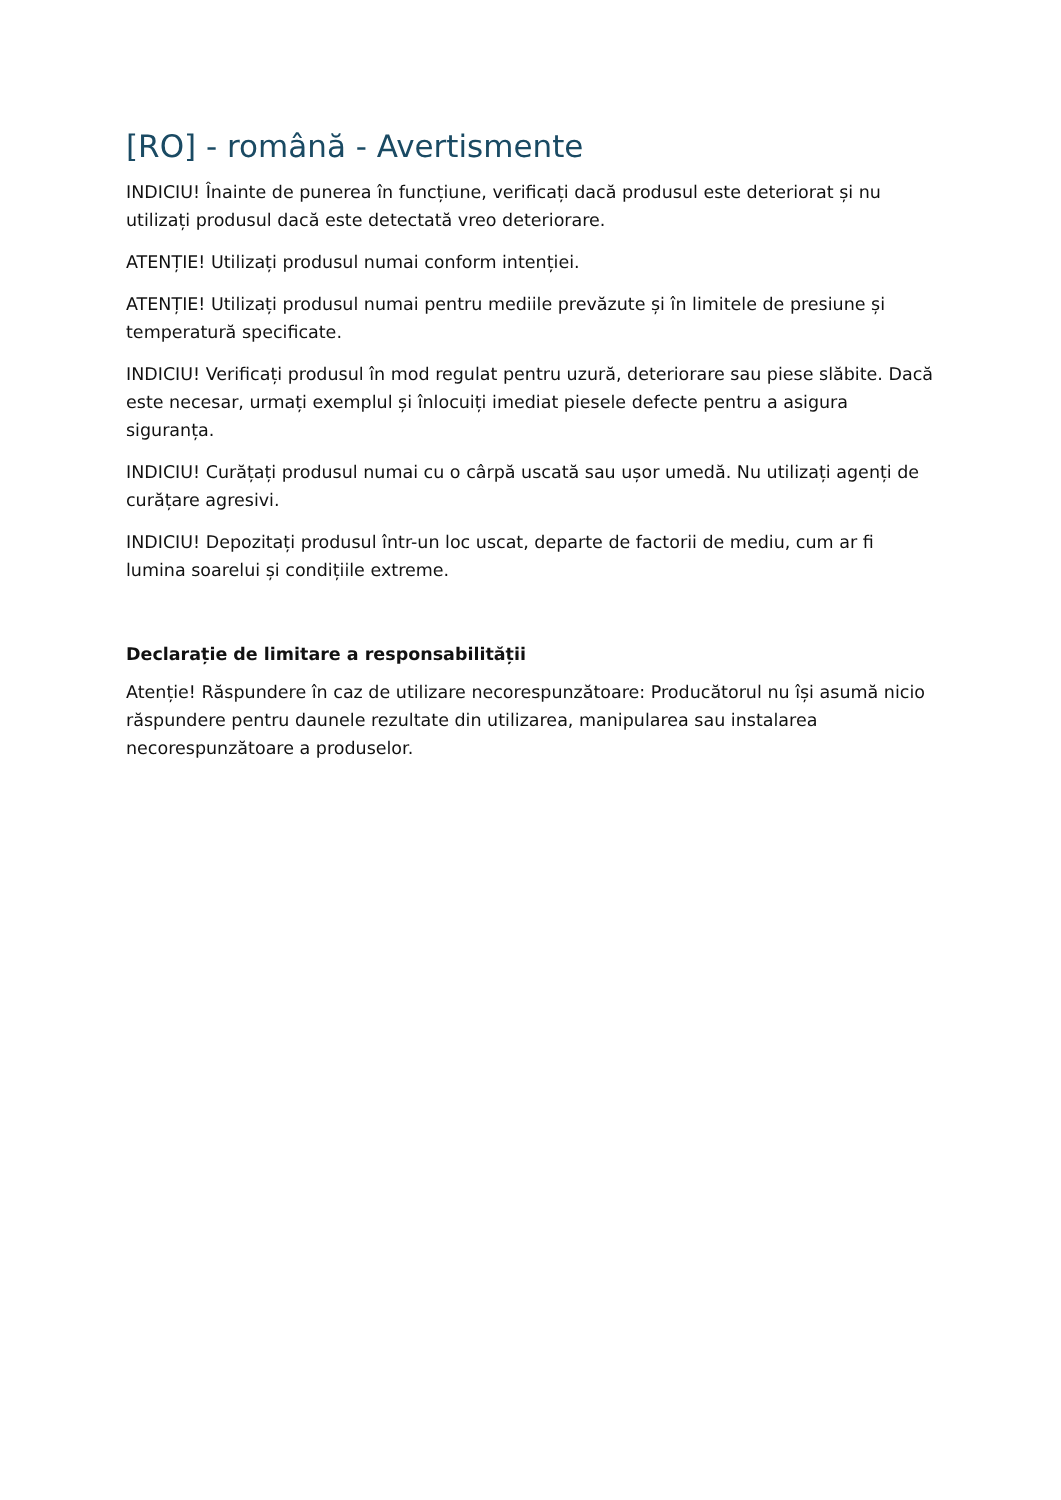[RO] - română - Avertismente
INDICIU! Înainte de punerea în funcțiune, verificați dacă produsul este deteriorat și nu utilizați produsul dacă este detectată vreo deteriorare.
ATENȚIE! Utilizați produsul numai conform intenției.
ATENȚIE! Utilizați produsul numai pentru mediile prevăzute și în limitele de presiune și temperatură specificate.
INDICIU! Verificați produsul în mod regulat pentru uzură, deteriorare sau piese slăbite. Dacă este necesar, urmați exemplul și înlocuiți imediat piesele defecte pentru a asigura siguranța.
INDICIU! Curățați produsul numai cu o cârpă uscată sau ușor umedă. Nu utilizați agenți de curățare agresivi.
INDICIU! Depozitați produsul într-un loc uscat, departe de factorii de mediu, cum ar fi lumina soarelui și condițiile extreme.
Declarație de limitare a responsabilității
Atenție! Răspundere în caz de utilizare necorespunzătoare: Producătorul nu își asumă nicio răspundere pentru daunele rezultate din utilizarea, manipularea sau instalarea necorespunzătoare a produselor.